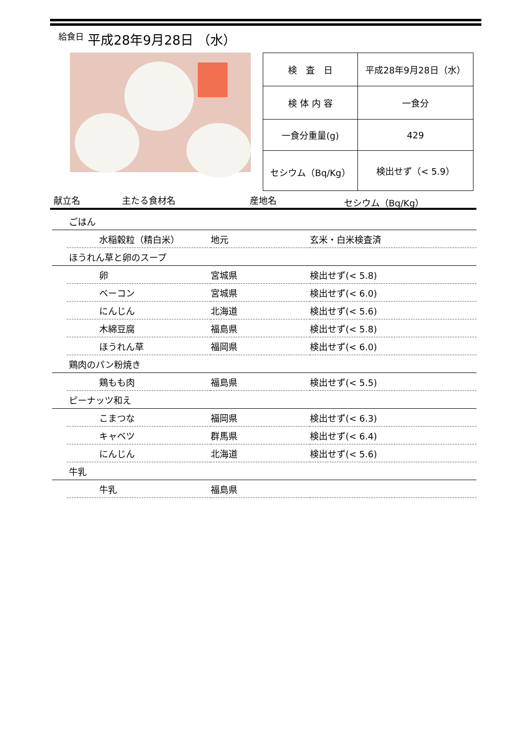給食日 平成28年9月28日 （水）
| 検 査 日 | 平成28年9月28日（水） |
| 検 体 内 容 | 一食分 |
| 一食分重量(g) | 429 |
| セシウム（Bq/Kg） | 検出せず（< 5.9） |
献立名 主たる食材名 産地名 セシウム（Bq/Kg）
| ごはん | | | |
| | 水稲穀粒（精白米） | 地元 | 玄米・白米検査済 |
| ほうれん草と卵のスープ | | | |
| | 卵 | 宮城県 | 検出せず(< 5.8) |
| | ベーコン | 宮城県 | 検出せず(< 6.0) |
| | にんじん | 北海道 | 検出せず(< 5.6) |
| | 木綿豆腐 | 福島県 | 検出せず(< 5.8) |
| | ほうれん草 | 福岡県 | 検出せず(< 6.0) |
| 鶏肉のパン粉焼き | | | |
| | 鶏もも肉 | 福島県 | 検出せず(< 5.5) |
| ピーナッツ和え | | | |
| | こまつな | 福岡県 | 検出せず(< 6.3) |
| | キャベツ | 群馬県 | 検出せず(< 6.4) |
| | にんじん | 北海道 | 検出せず(< 5.6) |
| 牛乳 | | | |
| | 牛乳 | 福島県 | |